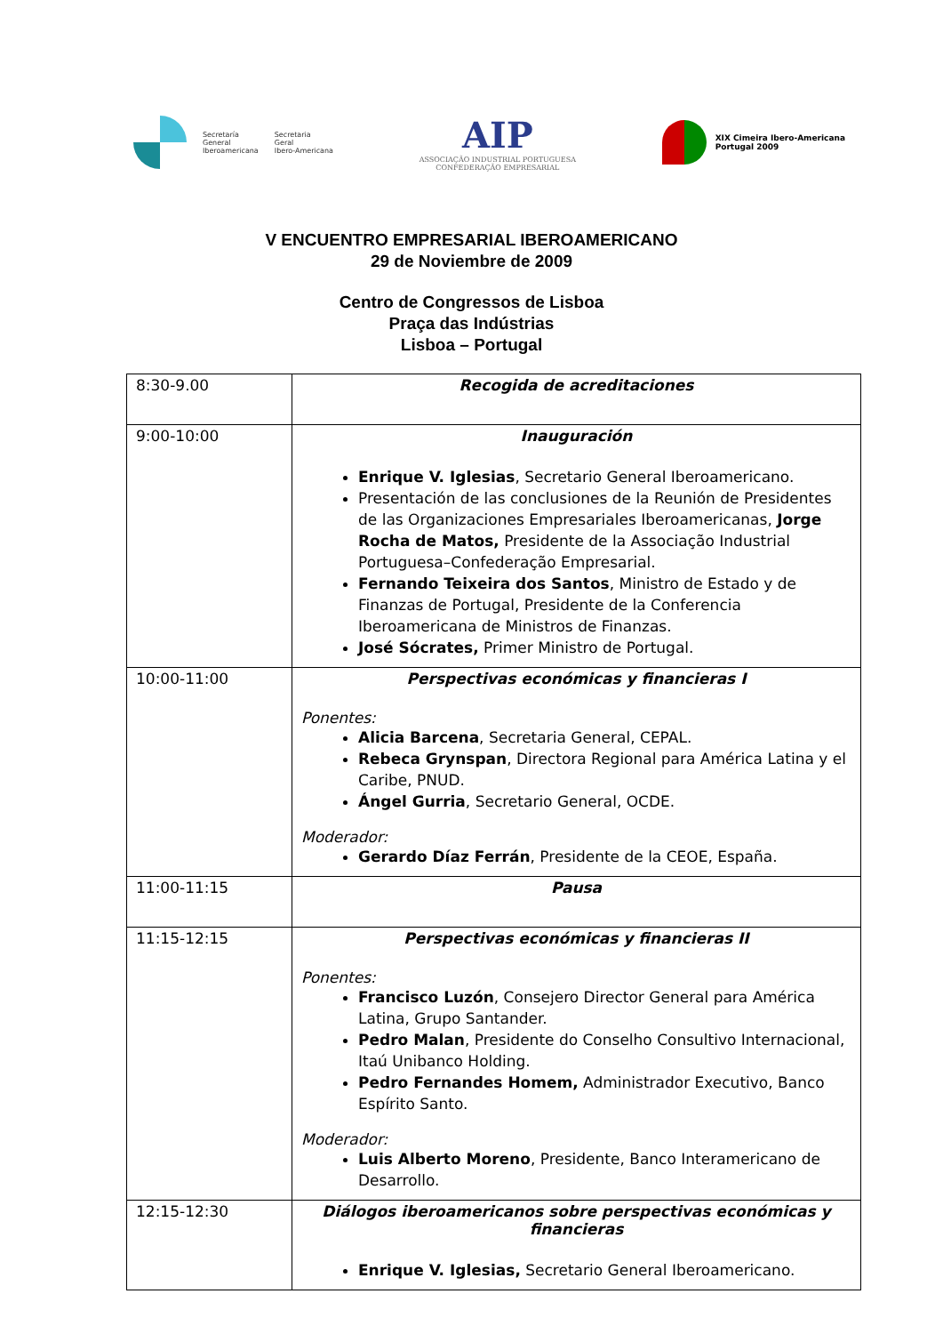Secretaría
General
Iberoamericana
Secretaria
Geral
Ibero-Americana
AIP
ASSOCIAÇÃO INDUSTRIAL PORTUGUESA
CONFEDERAÇÃO EMPRESARIAL
XIX Cimeira Ibero-Americana
Portugal 2009
V ENCUENTRO EMPRESARIAL IBEROAMERICANO
29 de Noviembre de 2009
Centro de Congressos de Lisboa
Praça das Indústrias
Lisboa – Portugal
| 8:30-9.00 | Recogida de acreditaciones |
| 9:00-10:00 | Inauguración Enrique V. Iglesias , Secretario General Iberoamericano. Presentación de las conclusiones de la Reunión de Presidentes de las Organizaciones Empresariales Iberoamericanas, Jorge Rocha de Matos, Presidente de la Associação Industrial Portuguesa–Confederação Empresarial. Fernando Teixeira dos Santos , Ministro de Estado y de Finanzas de Portugal, Presidente de la Conferencia Iberoamericana de Ministros de Finanzas. José Sócrates, Primer Ministro de Portugal. |
| 10:00-11:00 | Perspectivas económicas y financieras I Ponentes: Alicia Barcena , Secretaria General, CEPAL. Rebeca Grynspan , Directora Regional para América Latina y el Caribe, PNUD. Ángel Gurria , Secretario General, OCDE. Moderador: Gerardo Díaz Ferrán , Presidente de la CEOE, España. |
| 11:00-11:15 | Pausa |
| 11:15-12:15 | Perspectivas económicas y financieras II Ponentes: Francisco Luzón , Consejero Director General para América Latina, Grupo Santander. Pedro Malan , Presidente do Conselho Consultivo Internacional, Itaú Unibanco Holding. Pedro Fernandes Homem, Administrador Executivo, Banco Espírito Santo. Moderador: Luis Alberto Moreno , Presidente, Banco Interamericano de Desarrollo. |
| 12:15-12:30 | Diálogos iberoamericanos sobre perspectivas económicas y financieras Enrique V. Iglesias, Secretario General Iberoamericano. |